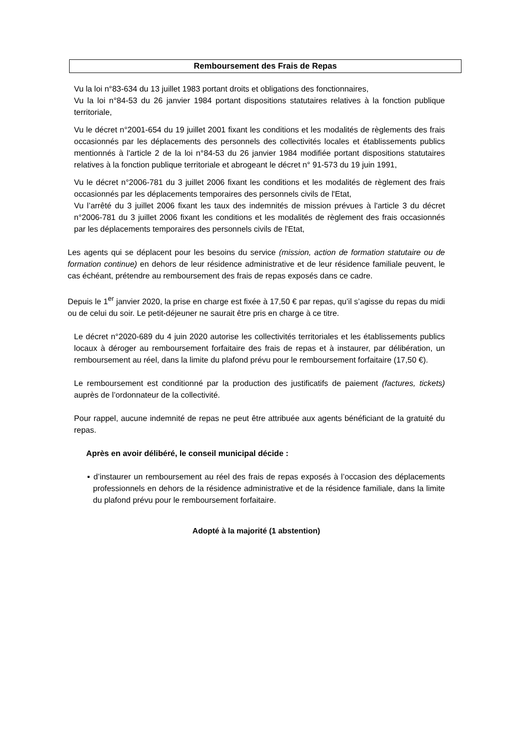Remboursement des Frais de Repas
Vu la loi n°83-634 du 13 juillet 1983 portant droits et obligations des fonctionnaires,
Vu la loi n°84-53 du 26 janvier 1984 portant dispositions statutaires relatives à la fonction publique territoriale,
Vu le décret n°2001-654 du 19 juillet 2001 fixant les conditions et les modalités de règlements des frais occasionnés par les déplacements des personnels des collectivités locales et établissements publics mentionnés à l'article 2 de la loi n°84-53 du 26 janvier 1984 modifiée portant dispositions statutaires relatives à la fonction publique territoriale et abrogeant le décret n° 91-573 du 19 juin 1991,
Vu le décret n°2006-781 du 3 juillet 2006 fixant les conditions et les modalités de règlement des frais occasionnés par les déplacements temporaires des personnels civils de l'Etat,
Vu l’arrêté du 3 juillet 2006 fixant les taux des indemnités de mission prévues à l'article 3 du décret n°2006-781 du 3 juillet 2006 fixant les conditions et les modalités de règlement des frais occasionnés par les déplacements temporaires des personnels civils de l'Etat,
Les agents qui se déplacent pour les besoins du service (mission, action de formation statutaire ou de formation continue) en dehors de leur résidence administrative et de leur résidence familiale peuvent, le cas échéant, prétendre au remboursement des frais de repas exposés dans ce cadre.
Depuis le 1<sup>er</sup> janvier 2020, la prise en charge est fixée à 17,50 € par repas, qu’il s’agisse du repas du midi ou de celui du soir. Le petit-déjeuner ne saurait être pris en charge à ce titre.
Le décret n°2020-689 du 4 juin 2020 autorise les collectivités territoriales et les établissements publics locaux à déroger au remboursement forfaitaire des frais de repas et à instaurer, par délibération, un remboursement au réel, dans la limite du plafond prévu pour le remboursement forfaitaire (17,50 €).
Le remboursement est conditionné par la production des justificatifs de paiement (factures, tickets) auprès de l’ordonnateur de la collectivité.
Pour rappel, aucune indemnité de repas ne peut être attribuée aux agents bénéficiant de la gratuité du repas.
Après en avoir délibéré, le conseil municipal décide :
▪ d’instaurer un remboursement au réel des frais de repas exposés à l’occasion des déplacements professionnels en dehors de la résidence administrative et de la résidence familiale, dans la limite du plafond prévu pour le remboursement forfaitaire.
Adopté à la majorité (1 abstention)